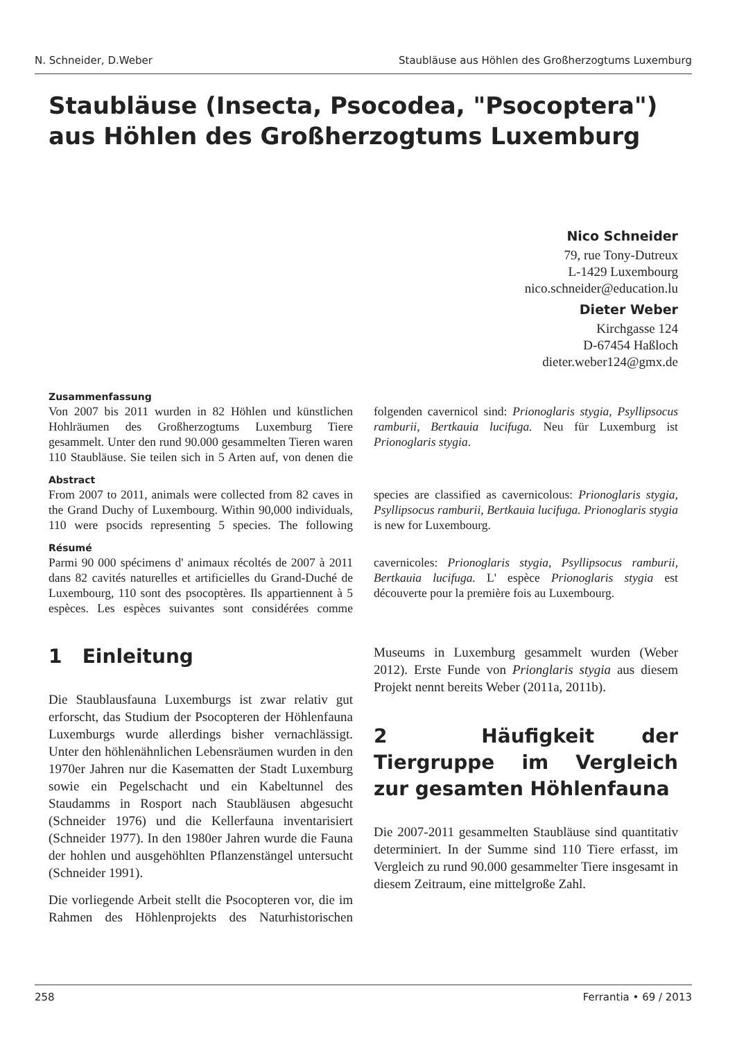N. Schneider, D.Weber Staubläuse aus Höhlen des Großherzogtums Luxemburg
Staubläuse (Insecta, Psocodea, "Psocoptera") aus Höhlen des Großherzogtums Luxemburg
Nico Schneider
79, rue Tony-Dutreux
L-1429 Luxembourg
nico.schneider@education.lu
Dieter Weber
Kirchgasse 124
D-67454 Haßloch
dieter.weber124@gmx.de
Zusammenfassung
Von 2007 bis 2011 wurden in 82 Höhlen und künstlichen Hohlräumen des Großherzogtums Luxemburg Tiere gesammelt. Unter den rund 90.000 gesammelten Tieren waren 110 Staubläuse. Sie teilen sich in 5 Arten auf, von denen die folgenden cavernicol sind: Prionoglaris stygia, Psyllipsocus ramburii, Bertkauia lucifuga. Neu für Luxemburg ist Prionoglaris stygia.
Abstract
From 2007 to 2011, animals were collected from 82 caves in the Grand Duchy of Luxembourg. Within 90,000 individuals, 110 were psocids representing 5 species. The following species are classified as cavernicolous: Prionoglaris stygia, Psyllipsocus ramburii, Bertkauia lucifuga. Prionoglaris stygia is new for Luxembourg.
Résumé
Parmi 90 000 spécimens d' animaux récoltés de 2007 à 2011 dans 82 cavités naturelles et artificielles du Grand-Duché de Luxembourg, 110 sont des psocoptères. Ils appartiennent à 5 espèces. Les espèces suivantes sont considérées comme cavernicoles: Prionoglaris stygia, Psyllipsocus ramburii, Bertkauia lucifuga. L' espèce Prionoglaris stygia est découverte pour la première fois au Luxembourg.
1 Einleitung
Die Staublausfauna Luxemburgs ist zwar relativ gut erforscht, das Studium der Psocopteren der Höhlenfauna Luxemburgs wurde allerdings bisher vernachlässigt. Unter den höhlenähnlichen Lebensräumen wurden in den 1970er Jahren nur die Kasematten der Stadt Luxemburg sowie ein Pegelschacht und ein Kabeltunnel des Staudamms in Rosport nach Staubläusen abgesucht (Schneider 1976) und die Kellerfauna inventarisiert (Schneider 1977). In den 1980er Jahren wurde die Fauna der hohlen und ausgehöhlten Pflanzenstängel untersucht (Schneider 1991).
Die vorliegende Arbeit stellt die Psocopteren vor, die im Rahmen des Höhlenprojekts des Naturhistorischen Museums in Luxemburg gesammelt wurden (Weber 2012). Erste Funde von Prionglaris stygia aus diesem Projekt nennt bereits Weber (2011a, 2011b).
2 Häufigkeit der Tiergruppe im Vergleich zur gesamten Höhlenfauna
Die 2007-2011 gesammelten Staubläuse sind quantitativ determiniert. In der Summe sind 110 Tiere erfasst, im Vergleich zu rund 90.000 gesammelter Tiere insgesamt in diesem Zeitraum, eine mittelgroße Zahl.
258 Ferrantia • 69 / 2013